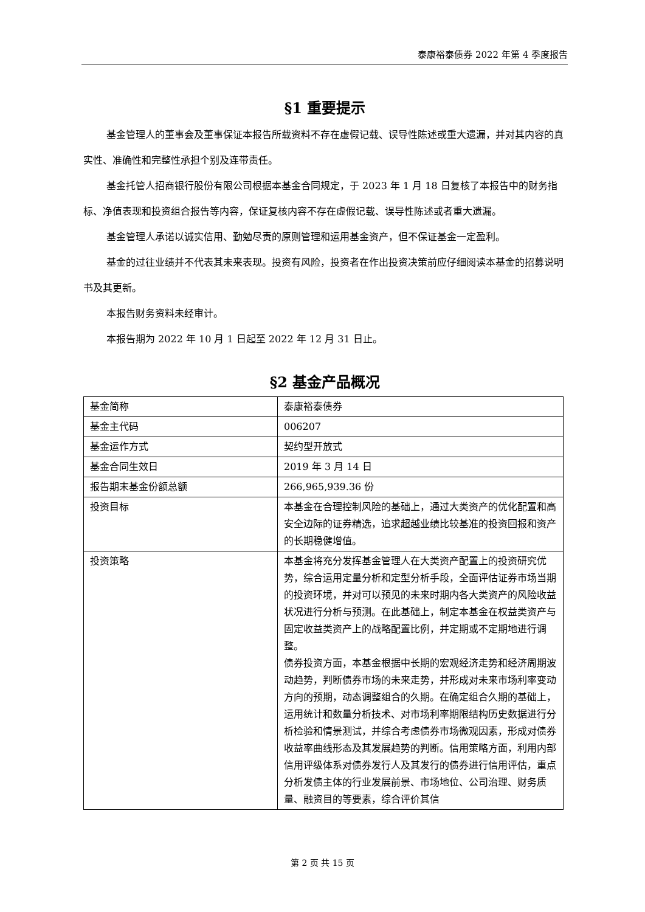泰康裕泰债券 2022 年第 4 季度报告
§1 重要提示
基金管理人的董事会及董事保证本报告所载资料不存在虚假记载、误导性陈述或重大遗漏，并对其内容的真实性、准确性和完整性承担个别及连带责任。
基金托管人招商银行股份有限公司根据本基金合同规定，于 2023 年 1 月 18 日复核了本报告中的财务指标、净值表现和投资组合报告等内容，保证复核内容不存在虚假记载、误导性陈述或者重大遗漏。
基金管理人承诺以诚实信用、勤勉尽责的原则管理和运用基金资产，但不保证基金一定盈利。
基金的过往业绩并不代表其未来表现。投资有风险，投资者在作出投资决策前应仔细阅读本基金的招募说明书及其更新。
本报告财务资料未经审计。
本报告期为 2022 年 10 月 1 日起至 2022 年 12 月 31 日止。
§2 基金产品概况
| 基金简称 | 泰康裕泰债券 |
| 基金主代码 | 006207 |
| 基金运作方式 | 契约型开放式 |
| 基金合同生效日 | 2019 年 3 月 14 日 |
| 报告期末基金份额总额 | 266,965,939.36 份 |
| 投资目标 | 本基金在合理控制风险的基础上，通过大类资产的优化配置和高安全边际的证券精选，追求超越业绩比较基准的投资回报和资产的长期稳健增值。 |
| 投资策略 | 本基金将充分发挥基金管理人在大类资产配置上的投资研究优势，综合运用定量分析和定型分析手段，全面评估证券市场当期的投资环境，并对可以预见的未来时期内各大类资产的风险收益状况进行分析与预测。在此基础上，制定本基金在权益类资产与固定收益类资产上的战略配置比例，并定期或不定期地进行调整。 债券投资方面，本基金根据中长期的宏观经济走势和经济周期波动趋势，判断债券市场的未来走势，并形成对未来市场利率变动方向的预期，动态调整组合的久期。在确定组合久期的基础上，运用统计和数量分析技术、对市场利率期限结构历史数据进行分析检验和情景测试，并综合考虑债券市场微观因素，形成对债券收益率曲线形态及其发展趋势的判断。信用策略方面，利用内部信用评级体系对债券发行人及其发行的债券进行信用评估，重点分析发债主体的行业发展前景、市场地位、公司治理、财务质量、融资目的等要素，综合评价其信 |
第 2 页 共 15 页